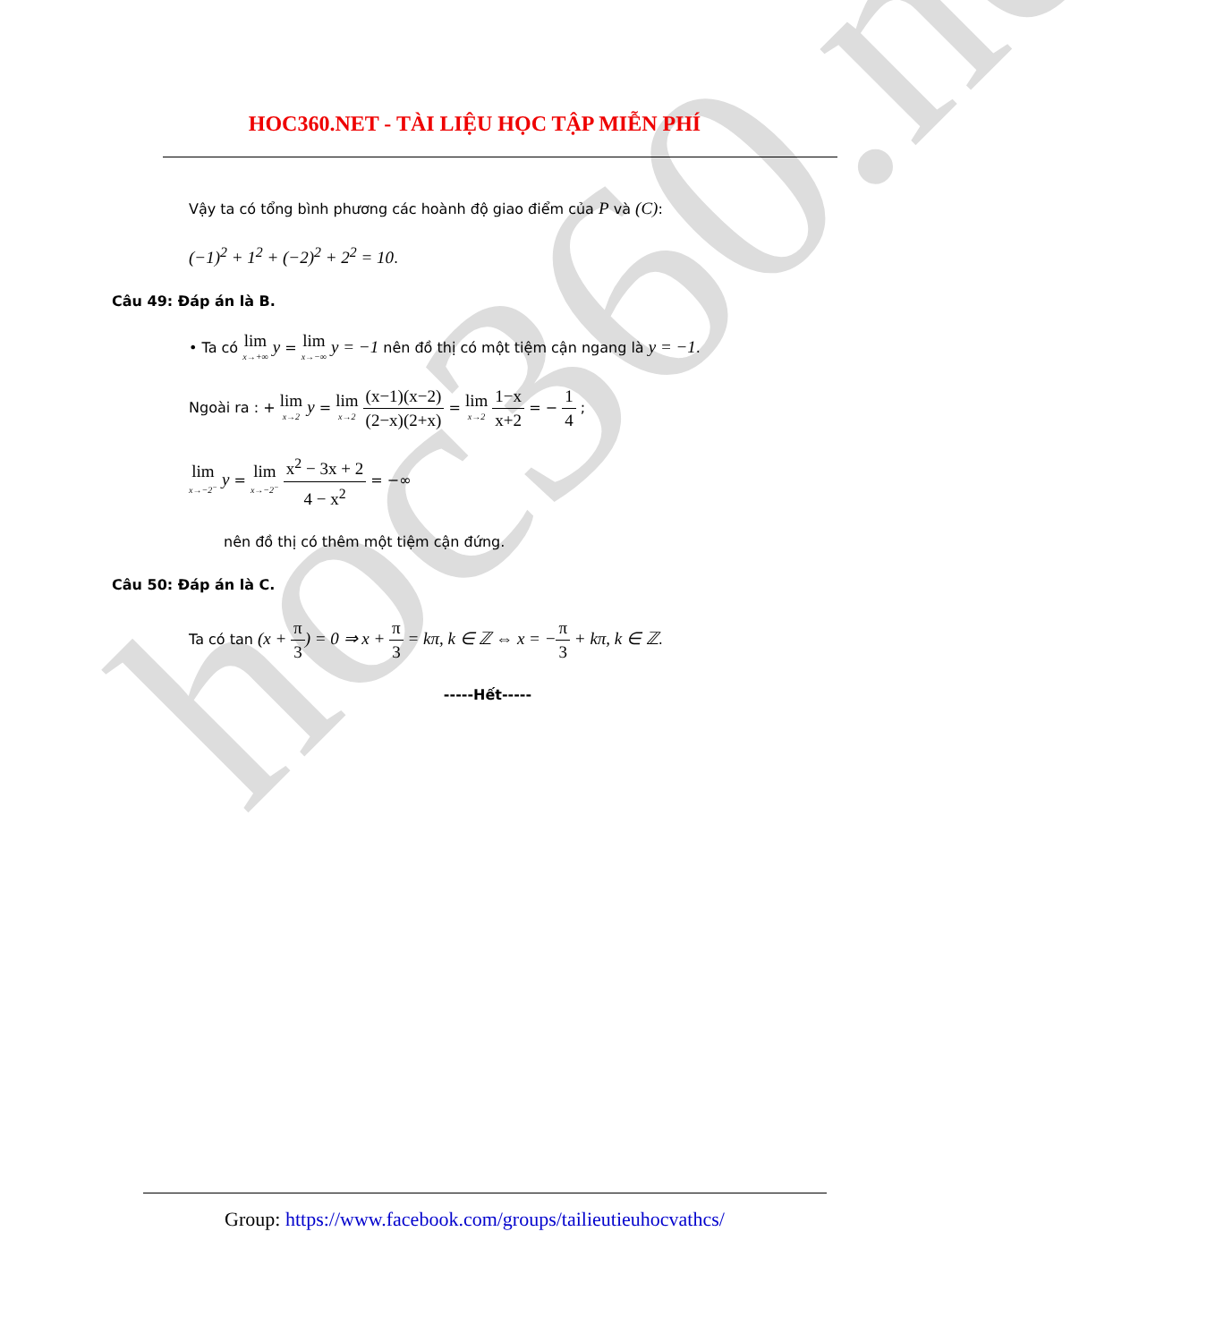hoc360.net
HOC360.NET - TÀI LIỆU HỌC TẬP MIỄN PHÍ
Vậy ta có tổng bình phương các hoành độ giao điểm của P và (C):
(−1)<sup>2</sup> + 1<sup>2</sup> + (−2)<sup>2</sup> + 2<sup>2</sup> = 10.
Câu 49: Đáp án là B.
• Ta có lim x→+∞ y = lim x→−∞ y = −1 nên đồ thị có một tiệm cận ngang là y = −1.
Ngoài ra : + lim x→2 y = lim x→2 (x−1)(x−2) (2−x)(2+x) = lim x→2 1−x x+2 = − 1 4 ;
lim x→−2<sup>−</sup> y = lim x→−2<sup>−</sup> x<sup>2</sup> − 3x + 2 4 − x<sup>2</sup> = −∞
nên đồ thị có thêm một tiệm cận đứng.
Câu 50: Đáp án là C.
Ta có tan (x + π 3) = 0 ⇒ x + π 3 = kπ, k ∈ ℤ ⇔ x = −π 3 + kπ, k ∈ ℤ.
-----Hết-----
Group: https://www.facebook.com/groups/tailieutieuhocvathcs/